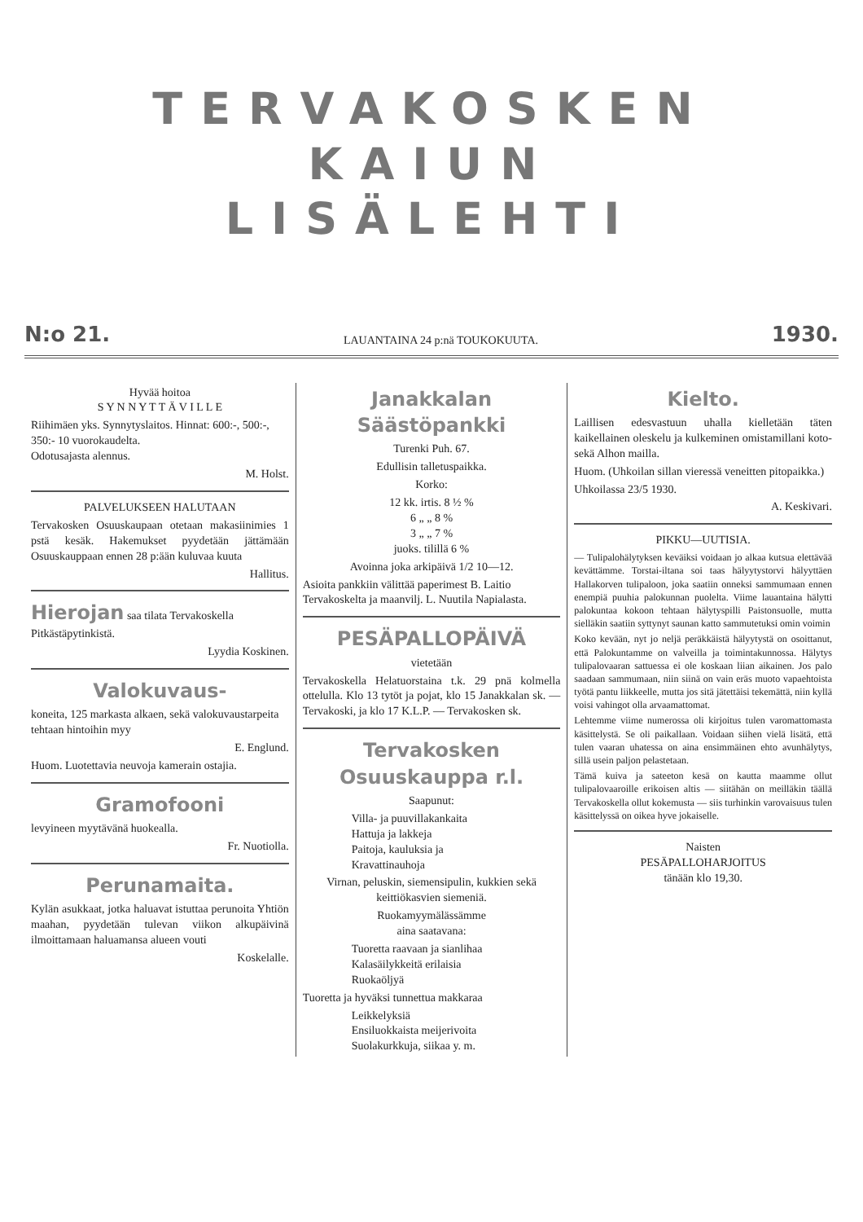TERVAKOSKEN KAIUN
LISÄLEHTI
N:o 21. LAUANTAINA 24 p:nä TOUKOKUUTA. 1930.
Hyvää hoitoa
S Y N N Y T T Ä V I L L E
Riihimäen yks. Synnytyslaitos. Hinnat: 600:-, 500:-, 350:- 10 vuorokaudelta.
Odotusajasta alennus.
M. Holst.
PALVELUKSEEN HALUTAAN
Tervakosken Osuuskaupaan otetaan makasiinimies 1 pstä kesäk. Hakemukset pyydetään jättämään Osuuskauppaan ennen 28 p:ään kuluvaa kuuta
Hallitus.
Hierojan saa tilata Tervakoskella Pitkästäpytinkistä.
Lyydia Koskinen.
Valokuvaus-
koneita, 125 markasta alkaen, sekä valokuvaustarpeita tehtaan hintoihin myy
E. Englund.
Huom. Luotettavia neuvoja kamerain ostajia.
Gramofooni
levyineen myytävänä huokealla.
Fr. Nuotiolla.
Perunamaita.
Kylän asukkaat, jotka haluavat istuttaa perunoita Yhtiön maahan, pyydetään tulevan viikon alkupäivinä ilmoittamaan haluamansa alueen vouti
Koskelalle.
Janakkalan
Säästöpankki
Turenki Puh. 67.
Edullisin talletuspaikka.
Korko:
12 kk. irtis. 8 ½ %
6 „ „ 8 %
3 „ „ 7 %
juoks. tilillä 6 %
Avoinna joka arkipäivä 1/2 10—12.
Asioita pankkiin välittää paperimest B. Laitio Tervakoskelta ja maanvilj. L. Nuutila Napialasta.
PESÄPALLOPÄIVÄ
vietetään
Tervakoskella Helatuorstaina t.k. 29 pnä kolmella ottelulla. Klo 13 tytöt ja pojat, klo 15 Janakkalan sk. — Tervakoski, ja klo 17 K.L.P. — Tervakosken sk.
Tervakosken
Osuuskauppa r.l.
Saapunut:
Villa- ja puuvillakankaita
Hattuja ja lakkeja
Paitoja, kauluksia ja
Kravattinauhoja
Virnan, peluskin, siemensipulin, kukkien sekä keittiökasvien siemeniä.
Ruokamyymälässämme
aina saatavana:
Tuoretta raavaan ja sianlihaa
Kalasäilykkeitä erilaisia
Ruokaöljyä
Tuoretta ja hyväksi tunnettua makkaraa
Leikkelyksiä
Ensiluokkaista meijerivoita
Suolakurkkuja, siikaa y. m.
Kielto.
Laillisen edesvastuun uhalla kielletään täten kaikellainen oleskelu ja kulkeminen omistamillani koto- sekä Alhon mailla.
Huom. (Uhkoilan sillan vieressä veneitten pitopaikka.)
Uhkoilassa 23/5 1930.
A. Keskivari.
PIKKU—UUTISIA.
— Tulipalohälytyksen keväiksi voidaan jo alkaa kutsua elettävää kevättämme. Torstai-iltana soi taas hälyytystorvi hälyyttäen Hallakorven tulipaloon, joka saatiin onneksi sammumaan ennen enempiä puuhia palokunnan puolelta. Viime lauantaina hälytti palokuntaa kokoon tehtaan hälytyspilli Paistonsuolle, mutta sielläkin saatiin syttynyt saunan katto sammutetuksi omin voimin
Koko kevään, nyt jo neljä peräkkäistä hälyytystä on osoittanut, että Palokuntamme on valveilla ja toimintakunnossa. Hälytys tulipalovaaran sattuessa ei ole koskaan liian aikainen. Jos palo saadaan sammumaan, niin siinä on vain eräs muoto vapaehtoista työtä pantu liikkeelle, mutta jos sitä jätettäisi tekemättä, niin kyllä voisi vahingot olla arvaamattomat.
Lehtemme viime numerossa oli kirjoitus tulen varomattomasta käsittelystä. Se oli paikallaan. Voidaan siihen vielä lisätä, että tulen vaaran uhatessa on aina ensimmäinen ehto avunhälytys, sillä usein paljon pelastetaan.
Tämä kuiva ja sateeton kesä on kautta maamme ollut tulipalovaaroille erikoisen altis — siitähän on meilläkin täällä Tervakoskella ollut kokemusta — siis turhinkin varovaisuus tulen käsittelyssä on oikea hyve jokaiselle.
Naisten
PESÄPALLOHARJOITUS
tänään klo 19,30.